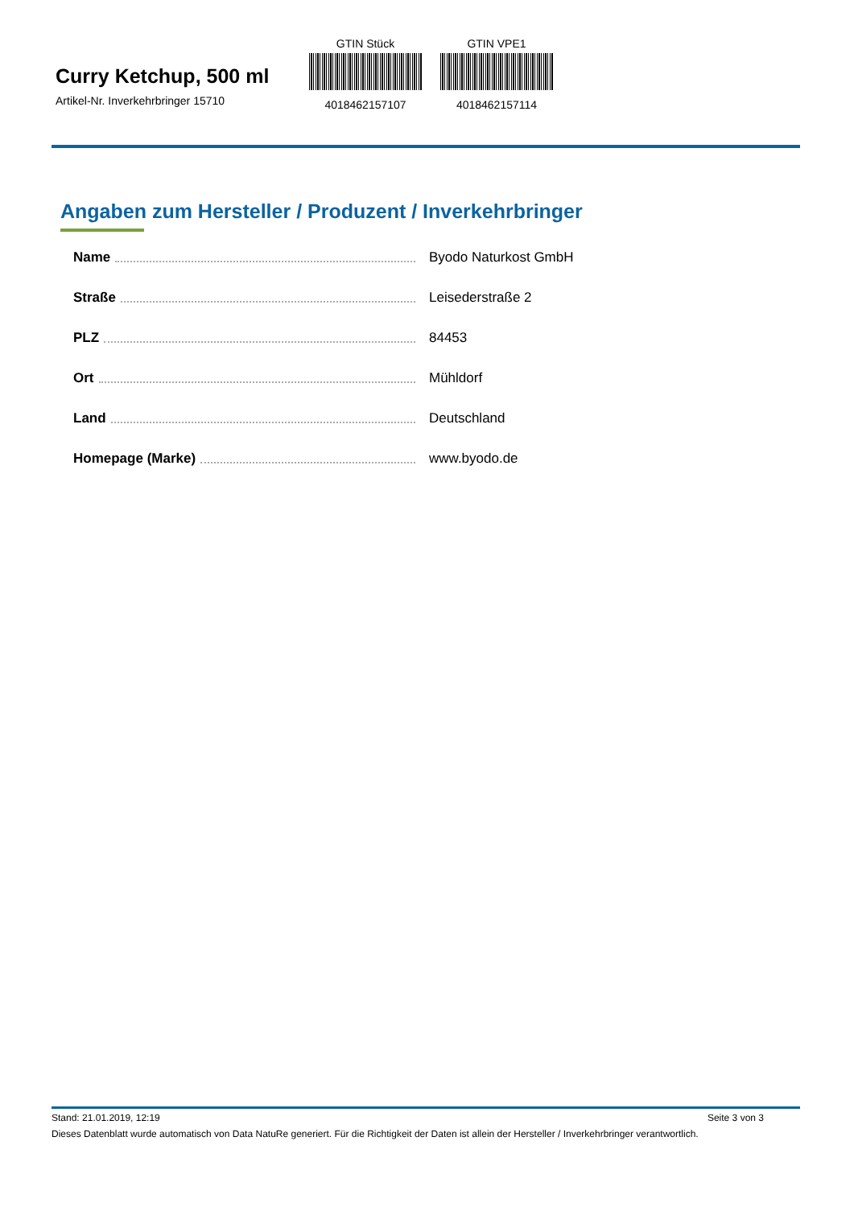Curry Ketchup, 500 ml
Artikel-Nr. Inverkehrbringer 15710
GTIN Stück
4018462157107
GTIN VPE1
4018462157114
Angaben zum Hersteller / Produzent / Inverkehrbringer
Name Byodo Naturkost GmbH
Straße Leisederstraße 2
PLZ 84453
Ort Mühldorf
Land Deutschland
Homepage (Marke) www.byodo.de
Stand: 21.01.2019, 12:19 Seite 3 von 3
Dieses Datenblatt wurde automatisch von Data NatuRe generiert. Für die Richtigkeit der Daten ist allein der Hersteller / Inverkehrbringer verantwortlich.